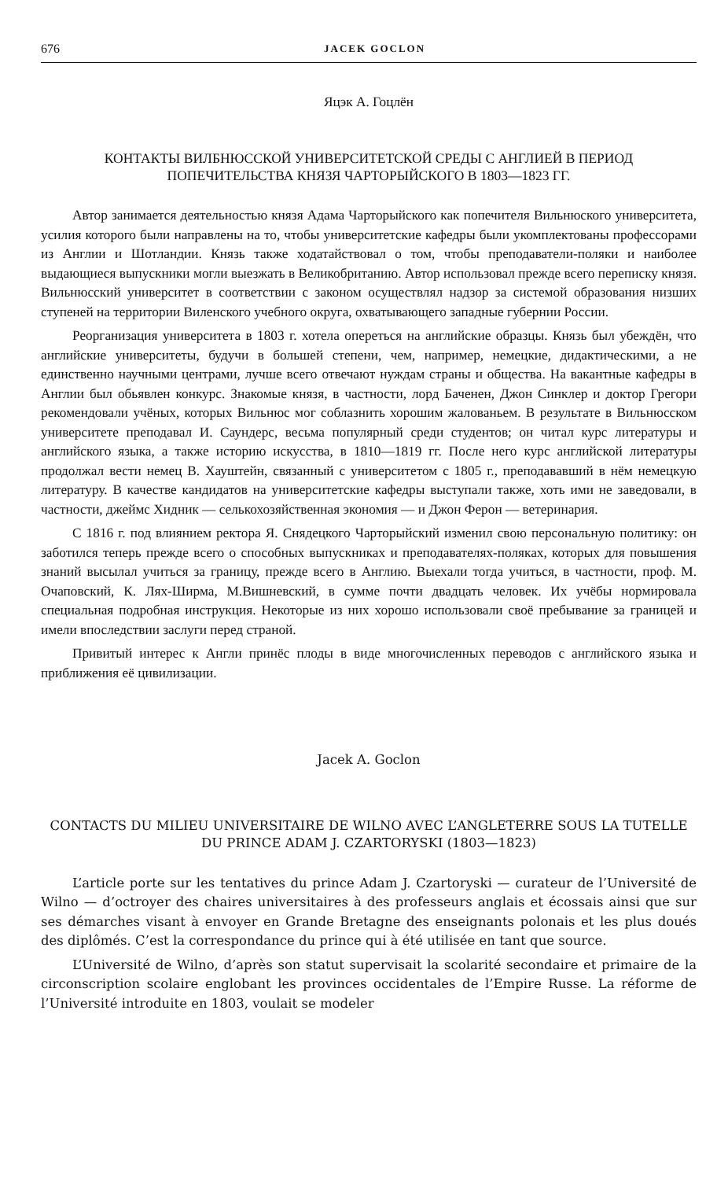676 JACEK GOCLON
Яцэк А. Гоцлён
КОНТАКТЫ ВИЛБНЮССКОЙ УНИВЕРСИТЕТСКОЙ СРЕДЫ С АНГЛИЕЙ В ПЕРИОД ПОПЕЧИТЕЛЬСТВА КНЯЗЯ ЧАРТОРЫЙСКОГО В 1803—1823 ГГ.
Автор занимается деятельностью князя Адама Чарторыйского как попечителя Вильнюского университета, усилия которого были направлены на то, чтобы университетские кафедры были укомплектованы профессорами из Англии и Шотландии. Князь также ходатайствовал о том, чтобы преподаватели-поляки и наиболее выдающиеся выпускники могли выезжать в Великобританию. Автор использовал прежде всего переписку князя. Вильнюсский университет в соответствии с законом осуществлял надзор за системой образования низших ступеней на территории Виленского учебного округа, охватывающего западные губернии России.
Реорганизация университета в 1803 г. хотела опереться на английские образцы. Князь был убеждён, что английские университеты, будучи в большей степени, чем, например, немецкие, дидактическими, а не единственно научными центрами, лучше всего отвечают нуждам страны и общества. На вакантные кафедры в Англии был обьявлен конкурс. Знакомые князя, в частности, лорд Баченен, Джон Синклер и доктор Грегори рекомендовали учёных, которых Вильнюс мог соблазнить хорошим жалованьем. В результате в Вильнюсском университете преподавал И. Саундерс, весьма популярный среди студентов; он читал курс литературы и английского языка, а также историю искусства, в 1810—1819 гг. После него курс английской литературы продолжал вести немец В. Хауштейн, связанный с университетом с 1805 г., преподававший в нём немецкую литературу. В качестве кандидатов на университетские кафедры выступали также, хоть ими не заведовали, в частности, джеймс Хидник — селькохозяйственная экономия — и Джон Ферон — ветеринария.
С 1816 г. под влиянием ректора Я. Снядецкого Чарторыйский изменил свою персональную политику: он заботился теперь прежде всего о способных выпускниках и преподавателях-поляках, которых для повышения знаний высылал учиться за границу, прежде всего в Англию. Выехали тогда учиться, в частности, проф. М. Очаповский, К. Лях-Ширма, М.Вишневский, в сумме почти двадцать человек. Их учёбы нормировала специальная подробная инструкция. Некоторые из них хорошо использовали своё пребывание за границей и имели впоследствии заслуги перед страной.
Привитый интерес к Англи принёс плоды в виде многочисленных переводов с английского языка и приближения её цивилизации.
Jacek A. Goclon
CONTACTS DU MILIEU UNIVERSITAIRE DE WILNO AVEC L’ANGLETERRE SOUS LA TUTELLE DU PRINCE ADAM J. CZARTORYSKI (1803—1823)
L’article porte sur les tentatives du prince Adam J. Czartoryski — curateur de l’Université de Wilno — d’octroyer des chaires universitaires à des professeurs anglais et écossais ainsi que sur ses démarches visant à envoyer en Grande Bretagne des enseignants polonais et les plus doués des diplômés. C’est la correspondance du prince qui à été utilisée en tant que source.
L’Université de Wilno, d’après son statut supervisait la scolarité secondaire et primaire de la circonscription scolaire englobant les provinces occidentales de l’Empire Russe. La réforme de l’Université introduite en 1803, voulait se modeler